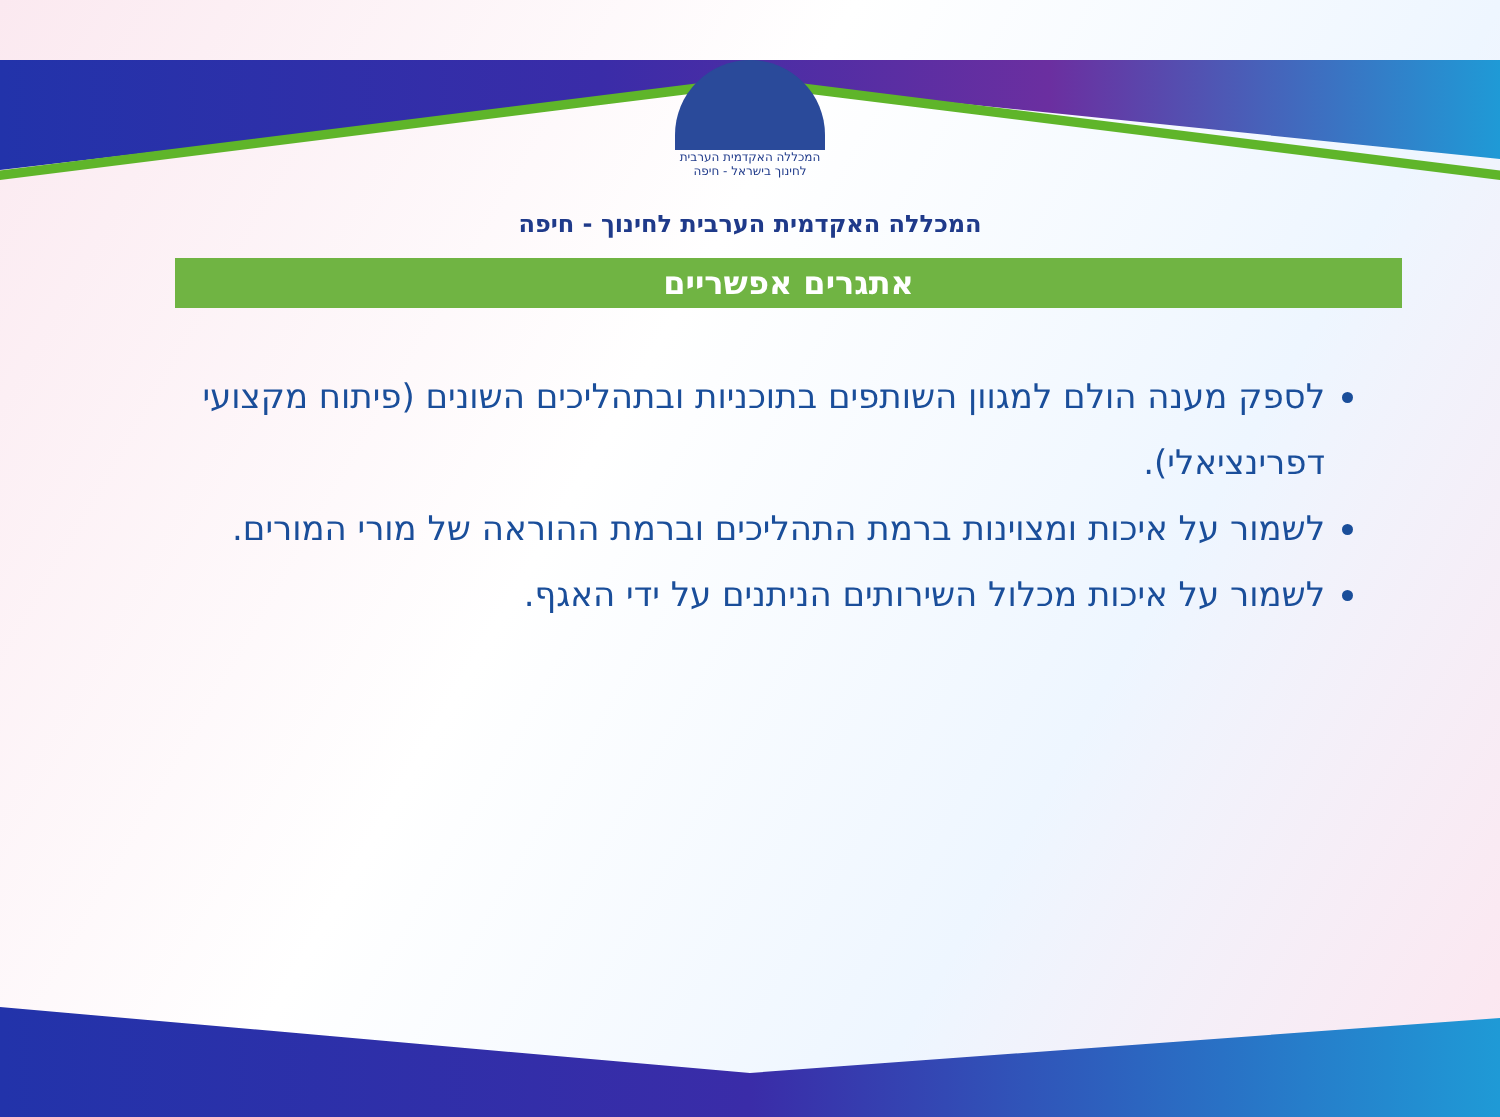המכללה האקדמית הערבית לחינוך בישראל - חיפה
המכללה האקדמית הערבית לחינוך - חיפה
אתגרים אפשריים
לספק מענה הולם למגוון השותפים בתוכניות ובתהליכים השונים (פיתוח מקצועי דפרינציאלי).
לשמור על איכות ומצוינות ברמת התהליכים וברמת ההוראה של מורי המורים.
לשמור על איכות מכלול השירותים הניתנים על ידי האגף.